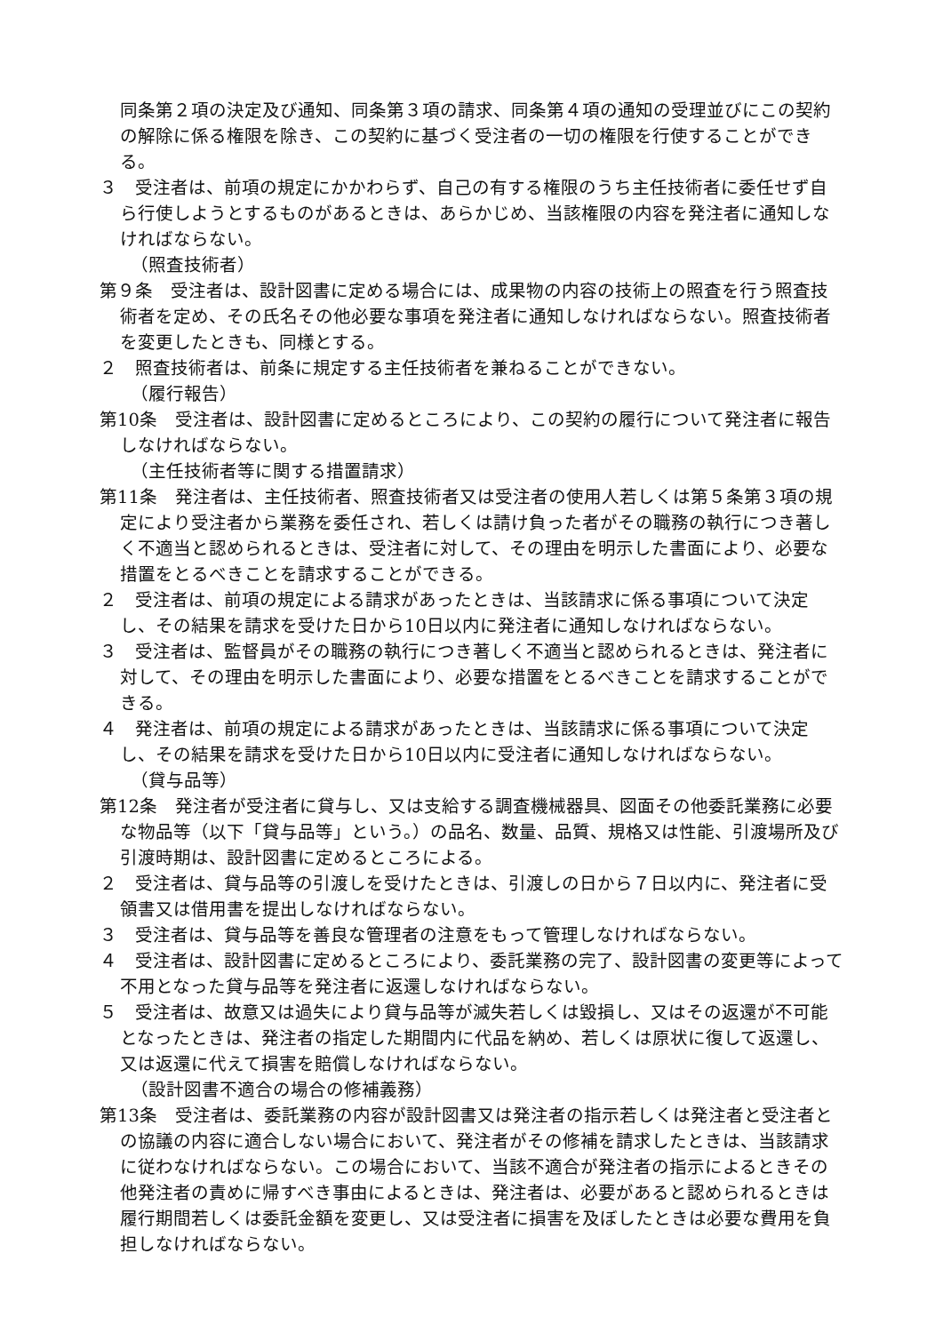同条第２項の決定及び通知、同条第３項の請求、同条第４項の通知の受理並びにこの契約の解除に係る権限を除き、この契約に基づく受注者の一切の権限を行使することができる。
３　受注者は、前項の規定にかかわらず、自己の有する権限のうち主任技術者に委任せず自ら行使しようとするものがあるときは、あらかじめ、当該権限の内容を発注者に通知しなければならない。
（照査技術者）
第９条　受注者は、設計図書に定める場合には、成果物の内容の技術上の照査を行う照査技術者を定め、その氏名その他必要な事項を発注者に通知しなければならない。照査技術者を変更したときも、同様とする。
２　照査技術者は、前条に規定する主任技術者を兼ねることができない。
（履行報告）
第10条　受注者は、設計図書に定めるところにより、この契約の履行について発注者に報告しなければならない。
（主任技術者等に関する措置請求）
第11条　発注者は、主任技術者、照査技術者又は受注者の使用人若しくは第５条第３項の規定により受注者から業務を委任され、若しくは請け負った者がその職務の執行につき著しく不適当と認められるときは、受注者に対して、その理由を明示した書面により、必要な措置をとるべきことを請求することができる。
２　受注者は、前項の規定による請求があったときは、当該請求に係る事項について決定し、その結果を請求を受けた日から10日以内に発注者に通知しなければならない。
３　受注者は、監督員がその職務の執行につき著しく不適当と認められるときは、発注者に対して、その理由を明示した書面により、必要な措置をとるべきことを請求することができる。
４　発注者は、前項の規定による請求があったときは、当該請求に係る事項について決定し、その結果を請求を受けた日から10日以内に受注者に通知しなければならない。
（貸与品等）
第12条　発注者が受注者に貸与し、又は支給する調査機械器具、図面その他委託業務に必要な物品等（以下「貸与品等」という。）の品名、数量、品質、規格又は性能、引渡場所及び引渡時期は、設計図書に定めるところによる。
２　受注者は、貸与品等の引渡しを受けたときは、引渡しの日から７日以内に、発注者に受領書又は借用書を提出しなければならない。
３　受注者は、貸与品等を善良な管理者の注意をもって管理しなければならない。
４　受注者は、設計図書に定めるところにより、委託業務の完了、設計図書の変更等によって不用となった貸与品等を発注者に返還しなければならない。
５　受注者は、故意又は過失により貸与品等が滅失若しくは毀損し、又はその返還が不可能となったときは、発注者の指定した期間内に代品を納め、若しくは原状に復して返還し、又は返還に代えて損害を賠償しなければならない。
（設計図書不適合の場合の修補義務）
第13条　受注者は、委託業務の内容が設計図書又は発注者の指示若しくは発注者と受注者との協議の内容に適合しない場合において、発注者がその修補を請求したときは、当該請求に従わなければならない。この場合において、当該不適合が発注者の指示によるときその他発注者の責めに帰すべき事由によるときは、発注者は、必要があると認められるときは履行期間若しくは委託金額を変更し、又は受注者に損害を及ぼしたときは必要な費用を負担しなければならない。